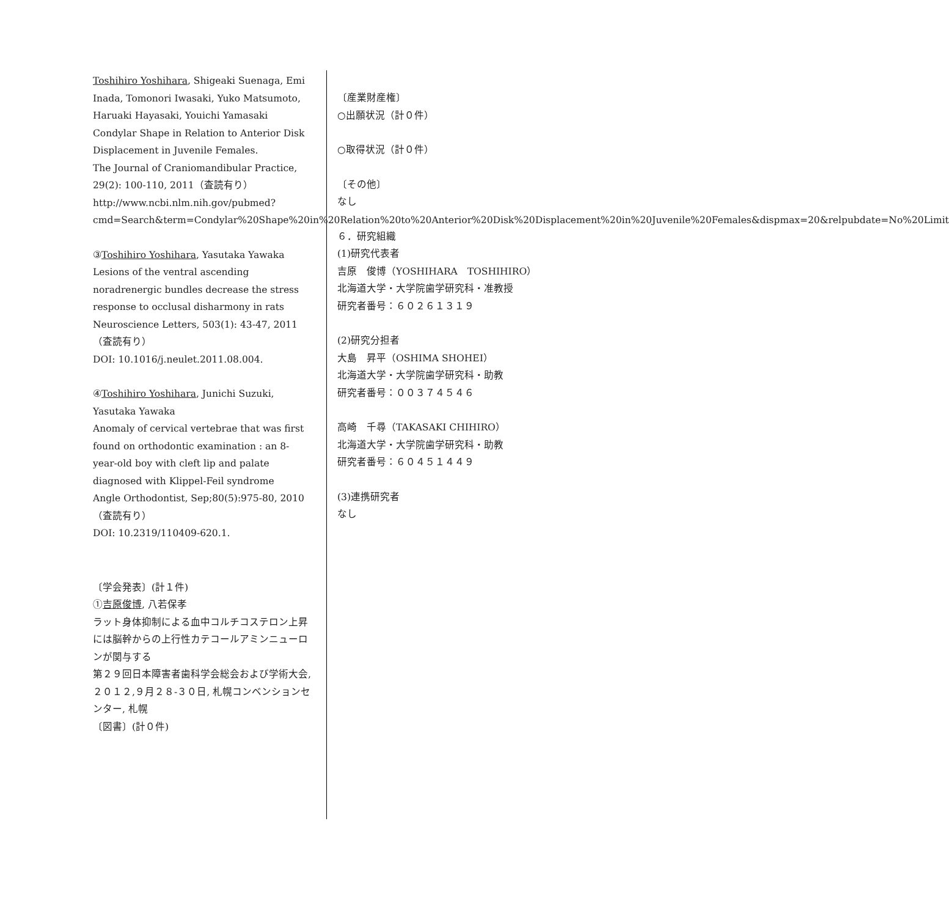Toshihiro Yoshihara, Shigeaki Suenaga, Emi Inada, Tomonori Iwasaki, Yuko Matsumoto, Haruaki Hayasaki, Youichi Yamasaki
Condylar Shape in Relation to Anterior Disk Displacement in Juvenile Females.
The Journal of Craniomandibular Practice, 29(2): 100-110, 2011（査読有り）
http://www.ncbi.nlm.nih.gov/pubmed?cmd=Search&term=Condylar%20Shape%20in%20Relation%20to%20Anterior%20Disk%20Displacement%20in%20Juvenile%20Females&dispmax=20&relpubdate=No%20Limit
③Toshihiro Yoshihara, Yasutaka Yawaka
Lesions of the ventral ascending noradrenergic bundles decrease the stress response to occlusal disharmony in rats
Neuroscience Letters, 503(1): 43-47, 2011（査読有り）
DOI: 10.1016/j.neulet.2011.08.004.
④Toshihiro Yoshihara, Junichi Suzuki, Yasutaka Yawaka
Anomaly of cervical vertebrae that was first found on orthodontic examination : an 8-year-old boy with cleft lip and palate diagnosed with Klippel-Feil syndrome
Angle Orthodontist, Sep;80(5):975-80, 2010（査読有り）
DOI: 10.2319/110409-620.1.
〔学会発表〕(計１件)
①吉原俊博, 八若保孝
ラット身体抑制による血中コルチコステロン上昇には脳幹からの上行性カテコールアミンニューロンが関与する
第２９回日本障害者歯科学会総会および学術大会,２０１２,９月２８-３０日, 札幌コンベンションセンター, 札幌
〔図書〕(計０件)
〔産業財産権〕
○出願状況（計０件）
○取得状況（計０件）
〔その他〕
なし
６．研究組織
(1)研究代表者
吉原　俊博（YOSHIHARA　TOSHIHIRO）
北海道大学・大学院歯学研究科・准教授
研究者番号：６０２６１３１９
(2)研究分担者
大島　昇平（OSHIMA SHOHEI）
北海道大学・大学院歯学研究科・助教
研究者番号：００３７４５４６
高崎　千尋（TAKASAKI CHIHIRO）
北海道大学・大学院歯学研究科・助教
研究者番号：６０４５１４４９
(3)連携研究者
なし